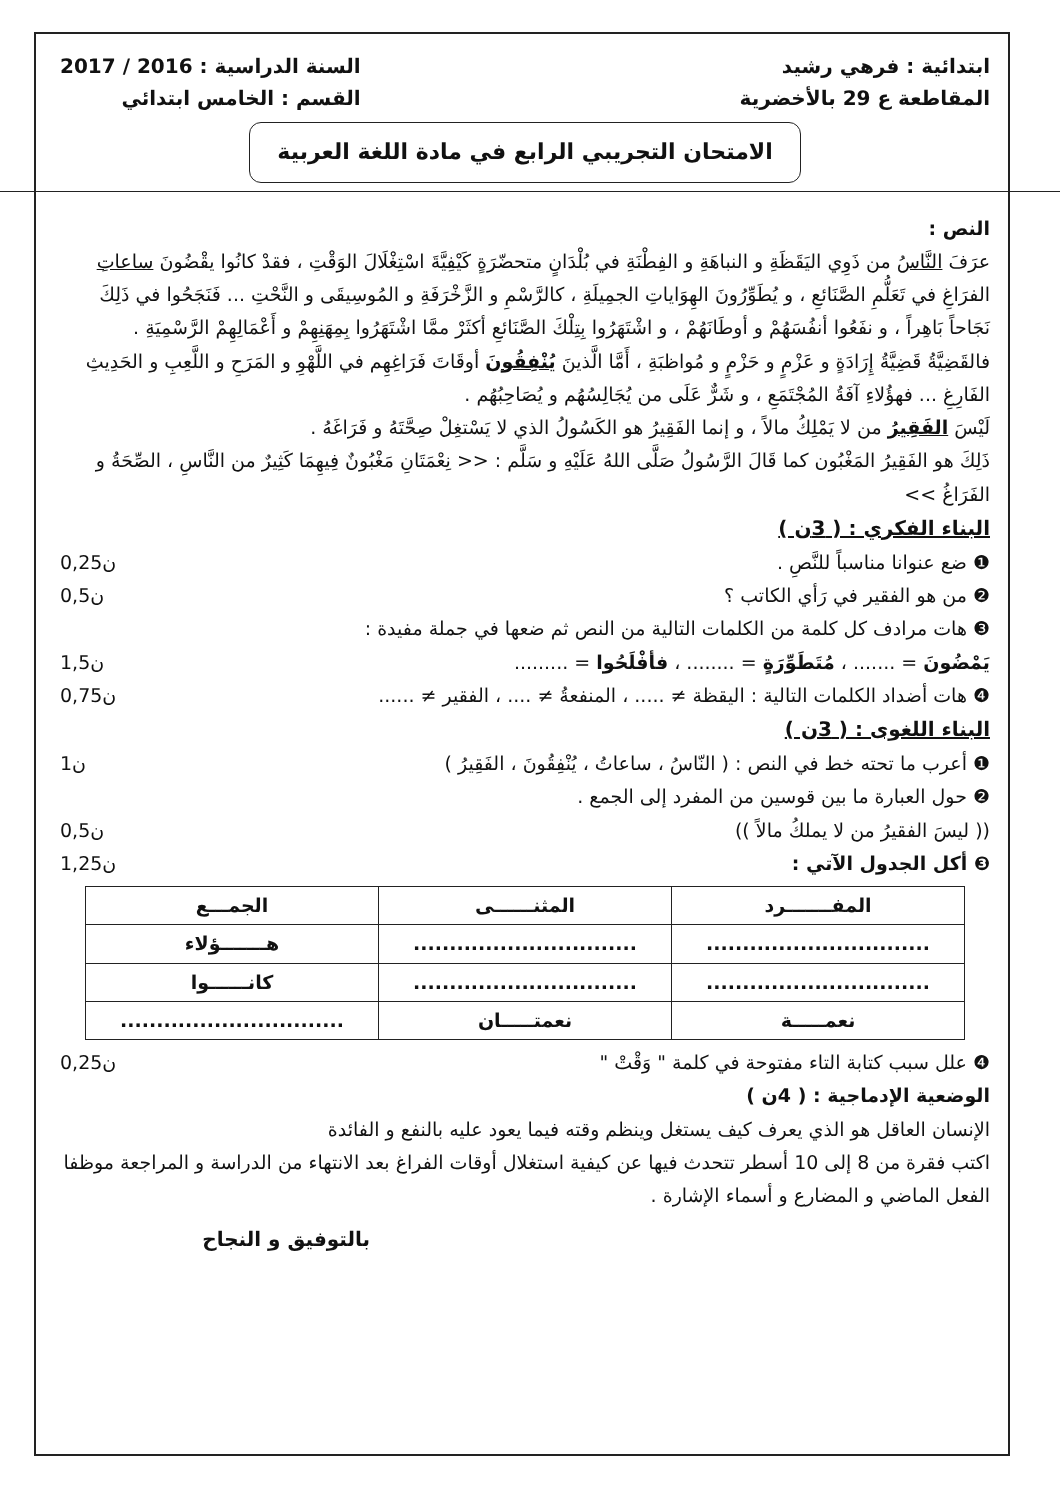ابتدائية : فرهي رشيد
المقاطعة ع 29 بالأخضرية
السنة الدراسية : 2016 / 2017
القسم : الخامس ابتدائي
الامتحان التجريبي الرابع في مادة اللغة العربية
النص :
عرَفَ النَّاسُ من ذَوِي اليَقَظَةِ و النباهَةِ و الفِطْنَةِ في بُلْدَانٍ متحضّرَةٍ كَيْفِيَّةَ اسْتِغْلَالَ الوَقْتِ ، فقدْ كانُوا يقْضُونَ ساعاتِ الفرَاغِ في تَعَلُّمِ الصَّنَائعِ ، و يُطَوِّرُونَ الهِوَاياتِ الجمِيلَةِ ، كالرَّسْمِ و الزَّخْرَفَةِ و المُوسِيقَى و النَّحْتِ ... فَنَجَحُوا في ذَلِكَ نَجَاحاً بَاهِراً ، و نفَعُوا أنفُسَهُمْ و أوطَانَهُمْ ، و اشْتَهَرُوا بِتِلْكَ الصَّنَائعِ أكثَرْ ممَّا اشْتَهَرُوا بِمِهَنِهِمْ و أَعْمَالِهِمْ الرَّسْمِيَةِ .
فالقَضِيَّةُ قَضِيَّةُ إِرَادَةٍ و عَزْمٍ و حَزْمٍ و مُواظبَةِ ، أَمَّا الَّذينَ يُنْفِقُونَ أوقَاتَ فَرَاغِهِم في اللَّهْوِ و المَرَحِ و اللَّعِبِ و الحَدِيثِ الفَارِغِ ... فهؤُلاءِ آفَةُ المُجْتَمَعِ ، و شَرٌّ عَلَى من يُجَالِسُهُم و يُصَاحِبُهُم .
لَيْسَ الفَقِيرُ من لا يَمْلِكُ مالاً ، و إنما الفَقِيرُ هو الكَسُولُ الذي لا يَسْتغِلْ صِحَّتَهُ و فَرَاغَهُ .
ذَلِكَ هو الفَقِيرُ المَغْبُون كما قَالَ الرَّسُولُ صَلَّى اللهُ عَلَيْهِ و سَلَّم : << نِعْمَتَانِ مَغْبُونٌ فِيهِمَا كَثِيرٌ من النَّاسِ ، الصِّحَةُ و الفَرَاغُ >>
البناء الفكري : ( 3ن )
❶ ضع عنوانا مناسباً للنَّصِ . 0,25ن
❷ من هو الفقير في رَأي الكاتب ؟ 0,5ن
❸ هات مرادف كل كلمة من الكلمات التالية من النص ثم ضعها في جملة مفيدة :
يَمْضُونَ = ....... ، مُتَطَوِّرَةٍ = ........ ، فأفْلَحُوا = ......... 1,5ن
❹ هات أضداد الكلمات التالية : اليقظة ≠ ..... ، المنفعةُ ≠ .... ، الفقير ≠ ...... 0,75ن
البناء اللغوى : ( 3ن )
❶ أعرب ما تحته خط في النص : ( النّاسُ ، ساعاتُ ، يُنْفِقُونَ ، الفَقِيرُ ) 1ن
❷ حول العبارة ما بين قوسين من المفرد إلى الجمع .
(( ليسَ الفقيرُ من لا يملكُ مالاً )) 0,5ن
❸ أكل الجدول الآتي : 1,25ن
| المفـــــــرد | المثنــــــى | الجمـــع |
| --- | --- | --- |
| ............................... | ............................... | هـــــــؤلاء |
| ............................... | ............................... | كانــــــوا |
| نعمـــــة | نعمتـــــان | ............................... |
❹ علل سبب كتابة التاء مفتوحة في كلمة " وَقْتْ " 0,25ن
الوضعية الإدماجية : ( 4ن )
الإنسان العاقل هو الذي يعرف كيف يستغل وينظم وقته فيما يعود عليه بالنفع و الفائدة
اكتب فقرة من 8 إلى 10 أسطر تتحدث فيها عن كيفية استغلال أوقات الفراغ بعد الانتهاء من الدراسة و المراجعة موظفا الفعل الماضي و المضارع و أسماء الإشارة .
بالتوفيق و النجاح